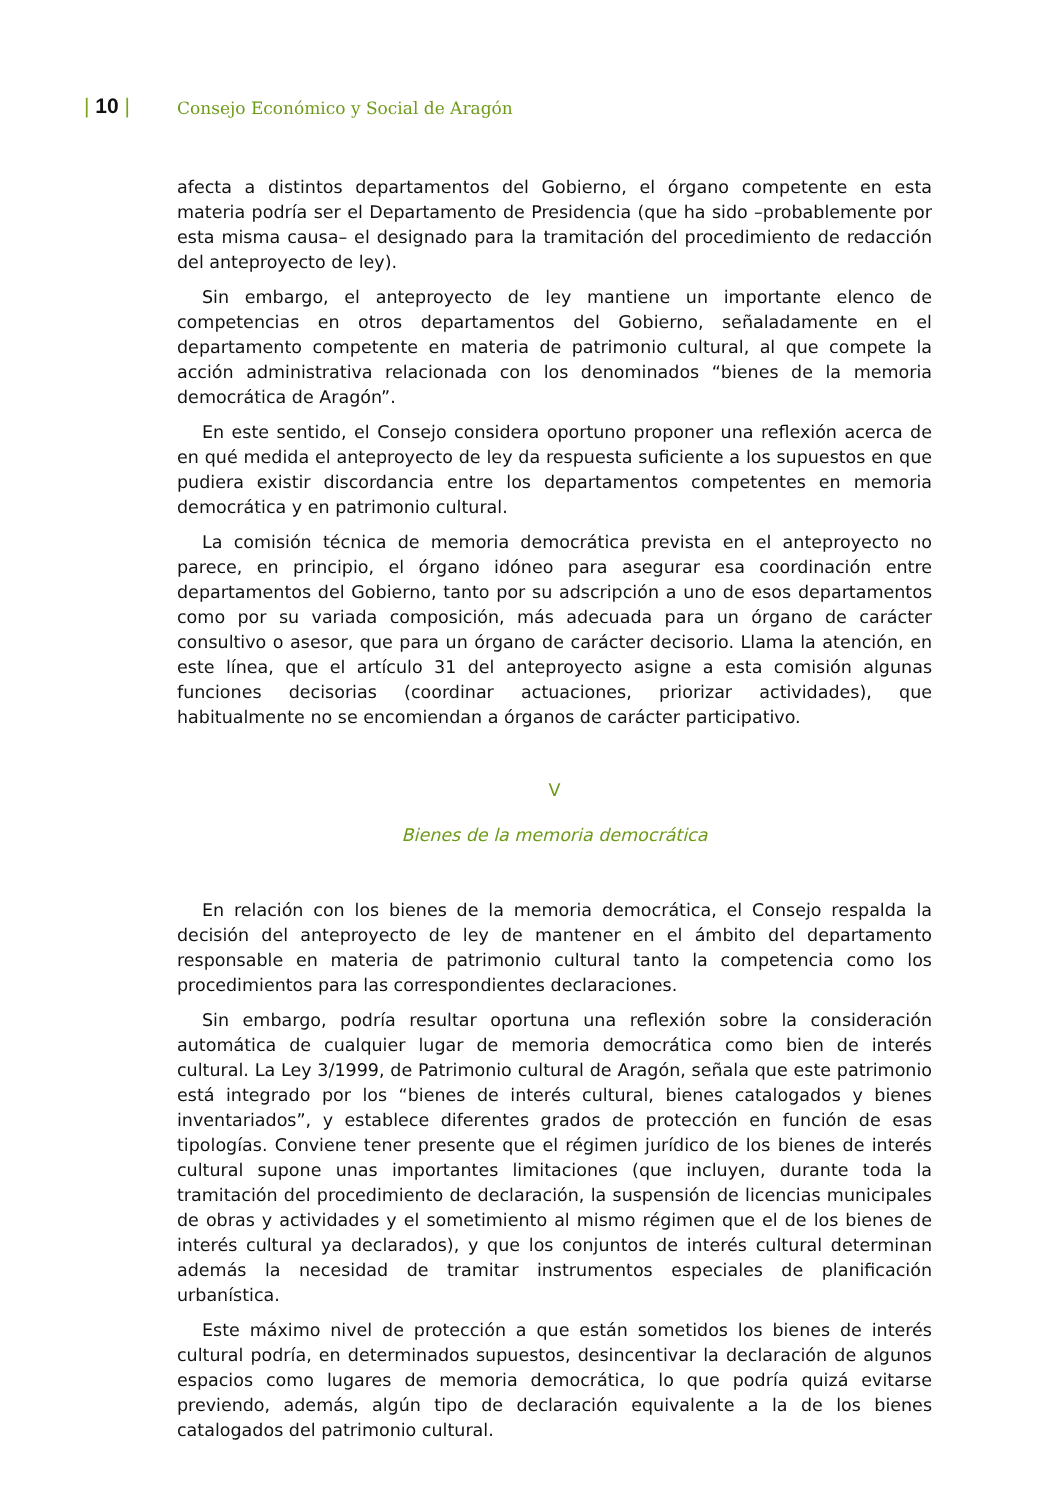| 10 |
Consejo Económico y Social de Aragón
afecta a distintos departamentos del Gobierno, el órgano competente en esta materia podría ser el Departamento de Presidencia (que ha sido –probablemente por esta misma causa– el designado para la tramitación del procedimiento de redacción del anteproyecto de ley).
Sin embargo, el anteproyecto de ley mantiene un importante elenco de competencias en otros departamentos del Gobierno, señaladamente en el departamento competente en materia de patrimonio cultural, al que compete la acción administrativa relacionada con los denominados “bienes de la memoria democrática de Aragón”.
En este sentido, el Consejo considera oportuno proponer una reflexión acerca de en qué medida el anteproyecto de ley da respuesta suficiente a los supuestos en que pudiera existir discordancia entre los departamentos competentes en memoria democrática y en patrimonio cultural.
La comisión técnica de memoria democrática prevista en el anteproyecto no parece, en principio, el órgano idóneo para asegurar esa coordinación entre departamentos del Gobierno, tanto por su adscripción a uno de esos departamentos como por su variada composición, más adecuada para un órgano de carácter consultivo o asesor, que para un órgano de carácter decisorio. Llama la atención, en este línea, que el artículo 31 del anteproyecto asigne a esta comisión algunas funciones decisorias (coordinar actuaciones, priorizar actividades), que habitualmente no se encomiendan a órganos de carácter participativo.
V
Bienes de la memoria democrática
En relación con los bienes de la memoria democrática, el Consejo respalda la decisión del anteproyecto de ley de mantener en el ámbito del departamento responsable en materia de patrimonio cultural tanto la competencia como los procedimientos para las correspondientes declaraciones.
Sin embargo, podría resultar oportuna una reflexión sobre la consideración automática de cualquier lugar de memoria democrática como bien de interés cultural. La Ley 3/1999, de Patrimonio cultural de Aragón, señala que este patrimonio está integrado por los “bienes de interés cultural, bienes catalogados y bienes inventariados”, y establece diferentes grados de protección en función de esas tipologías. Conviene tener presente que el régimen jurídico de los bienes de interés cultural supone unas importantes limitaciones (que incluyen, durante toda la tramitación del procedimiento de declaración, la suspensión de licencias municipales de obras y actividades y el sometimiento al mismo régimen que el de los bienes de interés cultural ya declarados), y que los conjuntos de interés cultural determinan además la necesidad de tramitar instrumentos especiales de planificación urbanística.
Este máximo nivel de protección a que están sometidos los bienes de interés cultural podría, en determinados supuestos, desincentivar la declaración de algunos espacios como lugares de memoria democrática, lo que podría quizá evitarse previendo, además, algún tipo de declaración equivalente a la de los bienes catalogados del patrimonio cultural.